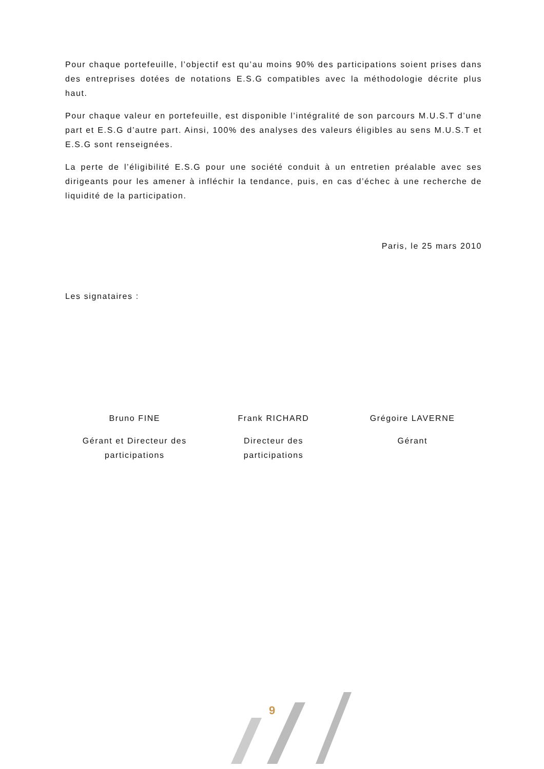Pour chaque portefeuille, l’objectif est qu’au moins 90% des participations soient prises dans des entreprises dotées de notations E.S.G compatibles avec la méthodologie décrite plus haut.
Pour chaque valeur en portefeuille, est disponible l’intégralité de son parcours M.U.S.T d’une part et E.S.G d’autre part. Ainsi, 100% des analyses des valeurs éligibles au sens M.U.S.T et E.S.G sont renseignées.
La perte de l’éligibilité E.S.G pour une société conduit à un entretien préalable avec ses dirigeants pour les amener à infléchir la tendance, puis, en cas d’échec à une recherche de liquidité de la participation.
Paris, le 25 mars 2010
Les signataires :
Bruno FINE
Gérant et Directeur des
participations
Frank RICHARD
Directeur des
participations
Grégoire LAVERNE
Gérant
9